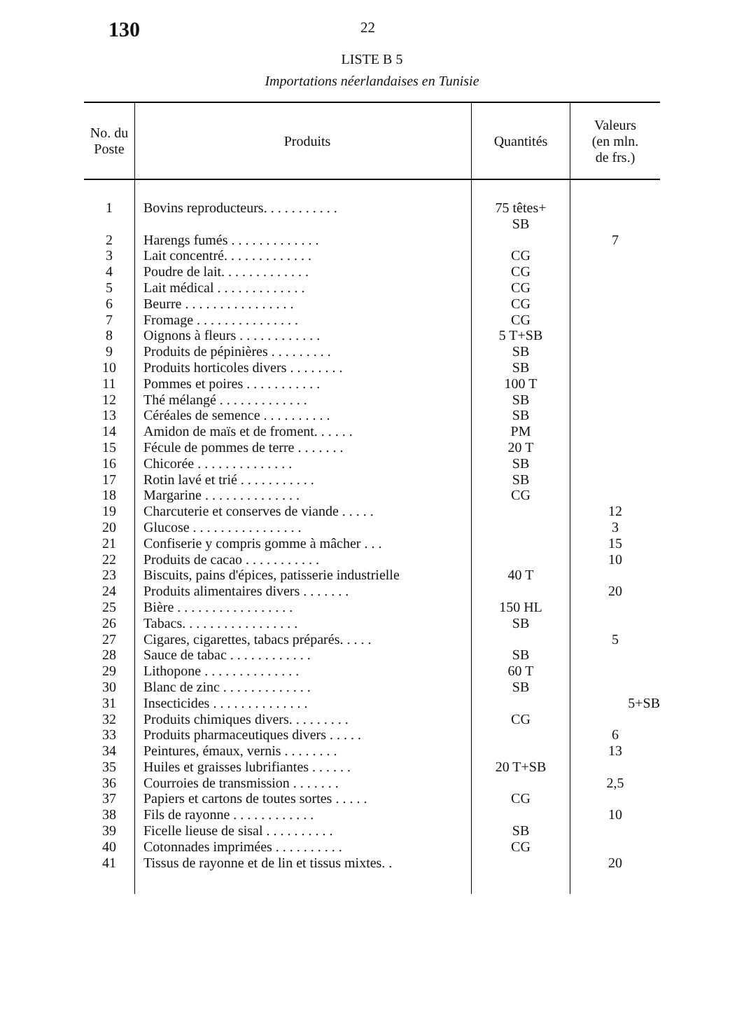130
22
LISTE B 5
Importations néerlandaises en Tunisie
| No. du Poste | Produits | Quantités | Valeurs (en mln. de frs.) |
| --- | --- | --- | --- |
| 1 | Bovins reproducteurs. . . . . . . . . . . | 75 têtes+ SB | |
| 2 | Harengs fumés . . . . . . . . . . . . . | | 7 |
| 3 | Lait concentré. . . . . . . . . . . . . | CG | |
| 4 | Poudre de lait. . . . . . . . . . . . . | CG | |
| 5 | Lait médical . . . . . . . . . . . . . | CG | |
| 6 | Beurre . . . . . . . . . . . . . . . . | CG | |
| 7 | Fromage . . . . . . . . . . . . . . . | CG | |
| 8 | Oignons à fleurs . . . . . . . . . . . . | 5 T+SB | |
| 9 | Produits de pépinières . . . . . . . . . | SB | |
| 10 | Produits horticoles divers . . . . . . . . | SB | |
| 11 | Pommes et poires . . . . . . . . . . . | 100 T | |
| 12 | Thé mélangé . . . . . . . . . . . . . | SB | |
| 13 | Céréales de semence . . . . . . . . . . | SB | |
| 14 | Amidon de maïs et de froment. . . . . . | PM | |
| 15 | Fécule de pommes de terre . . . . . . . | 20 T | |
| 16 | Chicorée . . . . . . . . . . . . . . | SB | |
| 17 | Rotin lavé et trié . . . . . . . . . . . | SB | |
| 18 | Margarine . . . . . . . . . . . . . . | CG | |
| 19 | Charcuterie et conserves de viande . . . . . | | 12 |
| 20 | Glucose . . . . . . . . . . . . . . . . | | 3 |
| 21 | Confiserie y compris gomme à mâcher . . . | | 15 |
| 22 | Produits de cacao . . . . . . . . . . . | | 10 |
| 23 | Biscuits, pains d'épices, patisserie industrielle | 40 T | |
| 24 | Produits alimentaires divers . . . . . . . | | 20 |
| 25 | Bière . . . . . . . . . . . . . . . . . | 150 HL | |
| 26 | Tabacs. . . . . . . . . . . . . . . . . | SB | |
| 27 | Cigares, cigarettes, tabacs préparés. . . . . | | 5 |
| 28 | Sauce de tabac . . . . . . . . . . . . | SB | |
| 29 | Lithopone . . . . . . . . . . . . . . | 60 T | |
| 30 | Blanc de zinc . . . . . . . . . . . . . | SB | |
| 31 | Insecticides . . . . . . . . . . . . . . | | 5+SB |
| 32 | Produits chimiques divers. . . . . . . . . | CG | |
| 33 | Produits pharmaceutiques divers . . . . . | | 6 |
| 34 | Peintures, émaux, vernis . . . . . . . . | | 13 |
| 35 | Huiles et graisses lubrifiantes . . . . . . | 20 T+SB | |
| 36 | Courroies de transmission . . . . . . . | | 2,5 |
| 37 | Papiers et cartons de toutes sortes . . . . . | CG | |
| 38 | Fils de rayonne . . . . . . . . . . . . | | 10 |
| 39 | Ficelle lieuse de sisal . . . . . . . . . . | SB | |
| 40 | Cotonnades imprimées . . . . . . . . . . | CG | |
| 41 | Tissus de rayonne et de lin et tissus mixtes. . | | 20 |